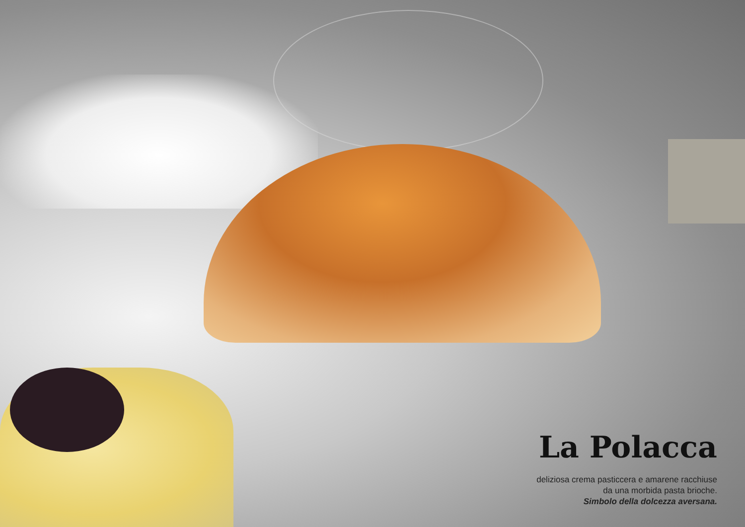La Polacca
deliziosa crema pasticcera e amarene racchiuse
da una morbida pasta brioche.
Simbolo della dolcezza aversana.